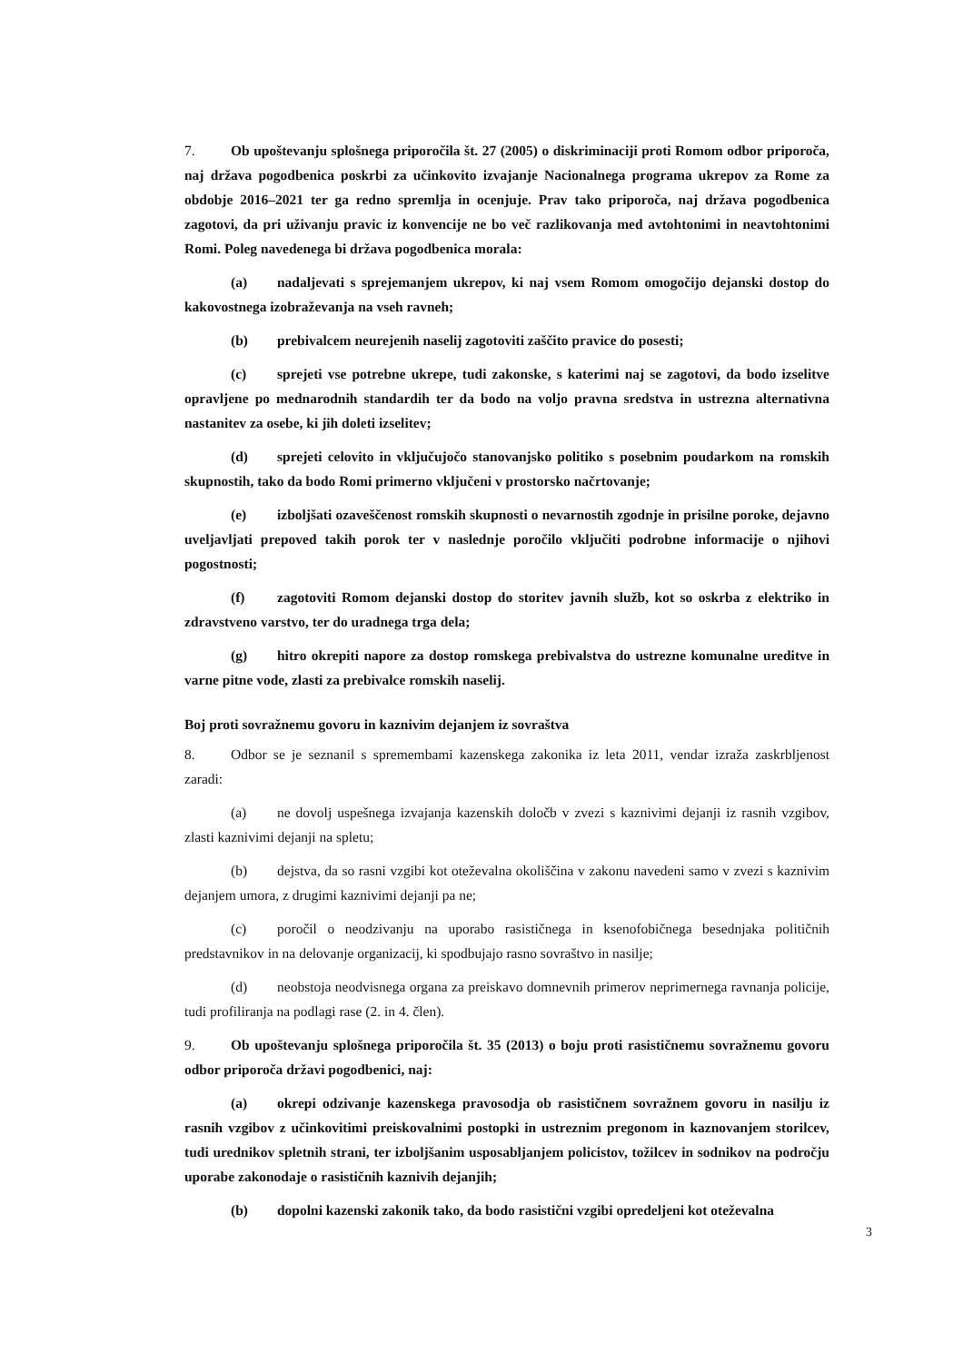7. Ob upoštevanju splošnega priporočila št. 27 (2005) o diskriminaciji proti Romom odbor priporoča, naj država pogodbenica poskrbi za učinkovito izvajanje Nacionalnega programa ukrepov za Rome za obdobje 2016–2021 ter ga redno spremlja in ocenjuje. Prav tako priporoča, naj država pogodbenica zagotovi, da pri uživanju pravic iz konvencije ne bo več razlikovanja med avtohtonimi in neavtohtonimi Romi. Poleg navedenega bi država pogodbenica morala:
(a) nadaljevati s sprejemanjem ukrepov, ki naj vsem Romom omogočijo dejanski dostop do kakovostnega izobraževanja na vseh ravneh;
(b) prebivalcem neurejenih naselij zagotoviti zaščito pravice do posesti;
(c) sprejeti vse potrebne ukrepe, tudi zakonske, s katerimi naj se zagotovi, da bodo izselitve opravljene po mednarodnih standardih ter da bodo na voljo pravna sredstva in ustrezna alternativna nastanitev za osebe, ki jih doleti izselitev;
(d) sprejeti celovito in vključujočo stanovanjsko politiko s posebnim poudarkom na romskih skupnostih, tako da bodo Romi primerno vključeni v prostorsko načrtovanje;
(e) izboljšati ozaveščenost romskih skupnosti o nevarnostih zgodnje in prisilne poroke, dejavno uveljavljati prepoved takih porok ter v naslednje poročilo vključiti podrobne informacije o njihovi pogostnosti;
(f) zagotoviti Romom dejanski dostop do storitev javnih služb, kot so oskrba z elektriko in zdravstveno varstvo, ter do uradnega trga dela;
(g) hitro okrepiti napore za dostop romskega prebivalstva do ustrezne komunalne ureditve in varne pitne vode, zlasti za prebivalce romskih naselij.
Boj proti sovražnemu govoru in kaznivim dejanjem iz sovraštva
8. Odbor se je seznanil s spremembami kazenskega zakonika iz leta 2011, vendar izraža zaskrbljenost zaradi:
(a) ne dovolj uspešnega izvajanja kazenskih določb v zvezi s kaznivimi dejanji iz rasnih vzgibov, zlasti kaznivimi dejanji na spletu;
(b) dejstva, da so rasni vzgibi kot oteževalna okoliščina v zakonu navedeni samo v zvezi s kaznivim dejanjem umora, z drugimi kaznivimi dejanji pa ne;
(c) poročil o neodzivanju na uporabo rasističnega in ksenofobičnega besednjaka političnih predstavnikov in na delovanje organizacij, ki spodbujajo rasno sovraštvo in nasilje;
(d) neobstoja neodvisnega organa za preiskavo domnevnih primerov neprimernega ravnanja policije, tudi profiliranja na podlagi rase (2. in 4. člen).
9. Ob upoštevanju splošnega priporočila št. 35 (2013) o boju proti rasističnemu sovražnemu govoru odbor priporoča državi pogodbenici, naj:
(a) okrepi odzivanje kazenskega pravosodja ob rasističnem sovražnem govoru in nasilju iz rasnih vzgibov z učinkovitimi preiskovalnimi postopki in ustreznim pregonom in kaznovanjem storilcev, tudi urednikov spletnih strani, ter izboljšanim usposabljanjem policistov, tožilcev in sodnikov na področju uporabe zakonodaje o rasističnih kaznivih dejanjih;
(b) dopolni kazenski zakonik tako, da bodo rasistični vzgibi opredeljeni kot oteževalna
3